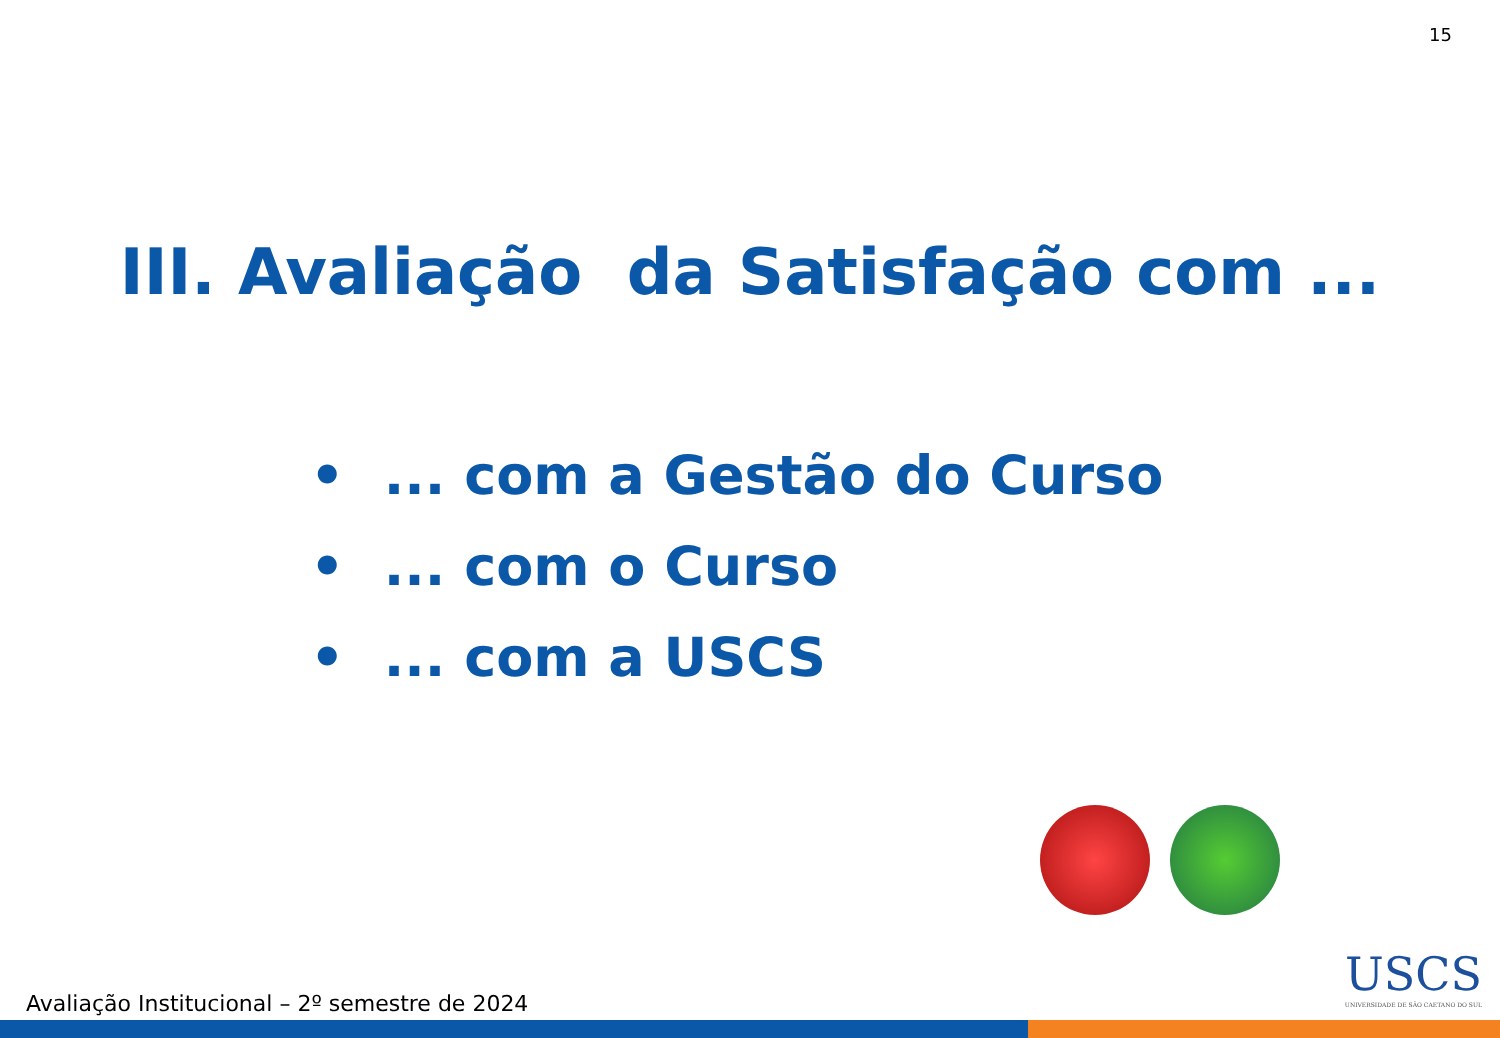15
III. Avaliação da Satisfação com ...
• ... com a Gestão do Curso
• ... com o Curso
• ... com a USCS
Avaliação Institucional – 2º semestre de 2024
USCS
UNIVERSIDADE DE SÃO CAETANO DO SUL